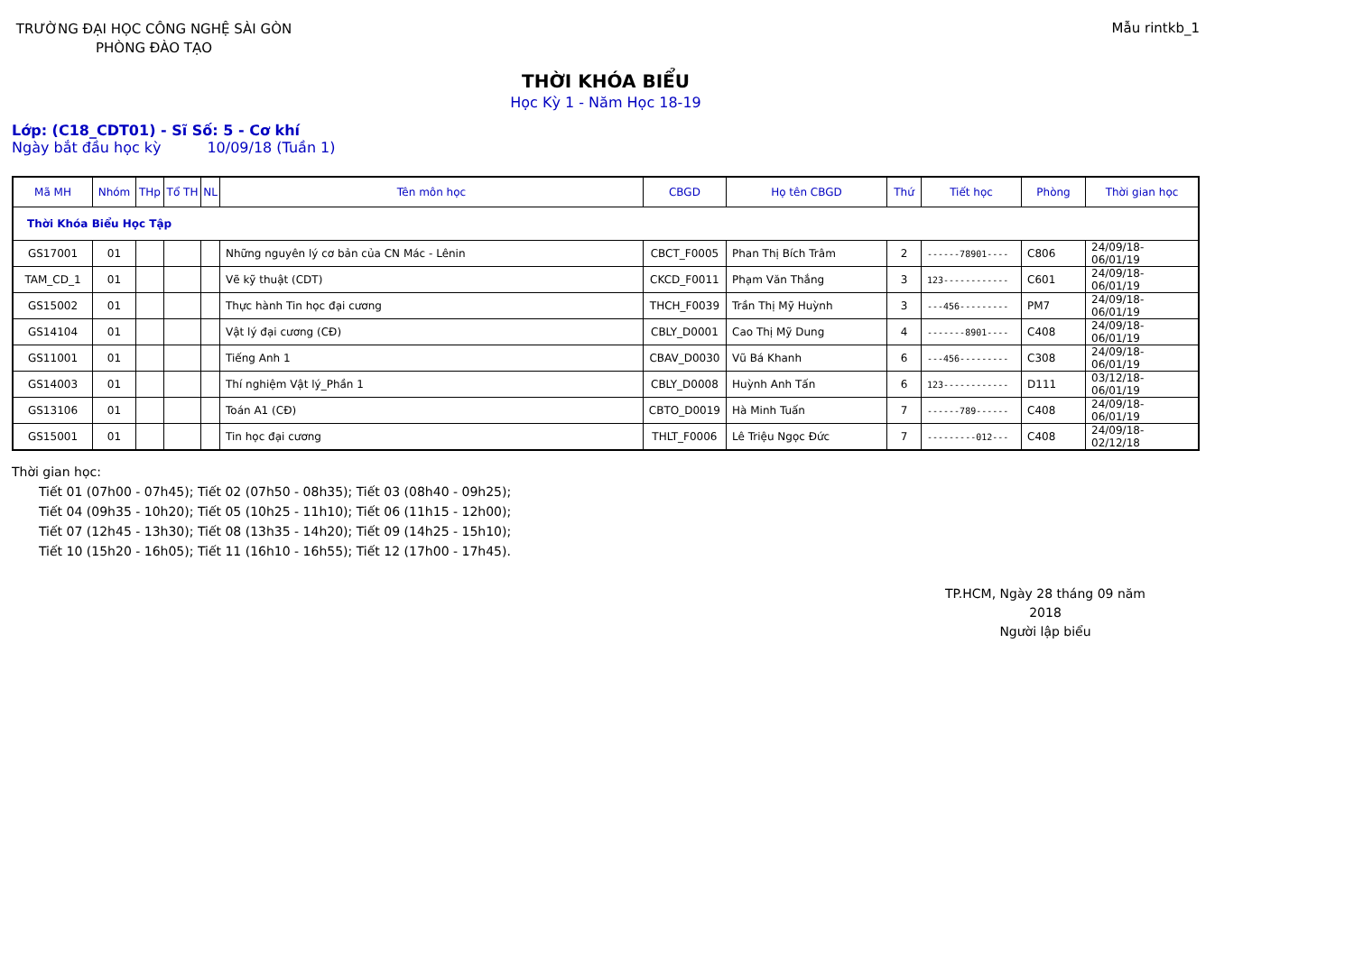TRƯỜNG ĐẠI HỌC CÔNG NGHỆ SÀI GÒN
PHÒNG ĐÀO TẠO
Mẫu rintkb_1
THỜI KHÓA BIỂU
Học Kỳ 1 - Năm Học 18-19
Lớp: (C18_CDT01) - Sĩ Số: 5 - Cơ khí
Ngày bắt đầu học kỳ 10/09/18 (Tuần 1)
| Mã MH | Nhóm | THp | Tổ TH | NL | Tên môn học | CBGD | Họ tên CBGD | Thứ | Tiết học | Phòng | Thời gian học |
| --- | --- | --- | --- | --- | --- | --- | --- | --- | --- | --- | --- |
| Thời Khóa Biểu Học Tập | | | | | | | | | | | |
| GS17001 | 01 | | | | Những nguyên lý cơ bản của CN Mác - Lênin | CBCT_F0005 | Phan Thị Bích Trâm | 2 | ------78901---- | C806 | 24/09/18-06/01/19 |
| TAM_CD_1 | 01 | | | | Vẽ kỹ thuật (CDT) | CKCD_F0011 | Phạm Văn Thắng | 3 | 123------------ | C601 | 24/09/18-06/01/19 |
| GS15002 | 01 | | | | Thực hành Tin học đại cương | THCH_F0039 | Trần Thị Mỹ Huỳnh | 3 | ---456--------- | PM7 | 24/09/18-06/01/19 |
| GS14104 | 01 | | | | Vật lý đại cương (CĐ) | CBLY_D0001 | Cao Thị Mỹ Dung | 4 | -------8901---- | C408 | 24/09/18-06/01/19 |
| GS11001 | 01 | | | | Tiếng Anh 1 | CBAV_D0030 | Vũ Bá Khanh | 6 | ---456--------- | C308 | 24/09/18-06/01/19 |
| GS14003 | 01 | | | | Thí nghiệm Vật lý_Phần 1 | CBLY_D0008 | Huỳnh Anh Tấn | 6 | 123------------ | D111 | 03/12/18-06/01/19 |
| GS13106 | 01 | | | | Toán A1 (CĐ) | CBTO_D0019 | Hà Minh Tuấn | 7 | ------789------ | C408 | 24/09/18-06/01/19 |
| GS15001 | 01 | | | | Tin học đại cương | THLT_F0006 | Lê Triệu Ngọc Đức | 7 | ---------012--- | C408 | 24/09/18-02/12/18 |
Thời gian học:
Tiết 01 (07h00 - 07h45); Tiết 02 (07h50 - 08h35); Tiết 03 (08h40 - 09h25);
Tiết 04 (09h35 - 10h20); Tiết 05 (10h25 - 11h10); Tiết 06 (11h15 - 12h00);
Tiết 07 (12h45 - 13h30); Tiết 08 (13h35 - 14h20); Tiết 09 (14h25 - 15h10);
Tiết 10 (15h20 - 16h05); Tiết 11 (16h10 - 16h55); Tiết 12 (17h00 - 17h45).
TP.HCM, Ngày 28 tháng 09 năm 2018
Người lập biểu